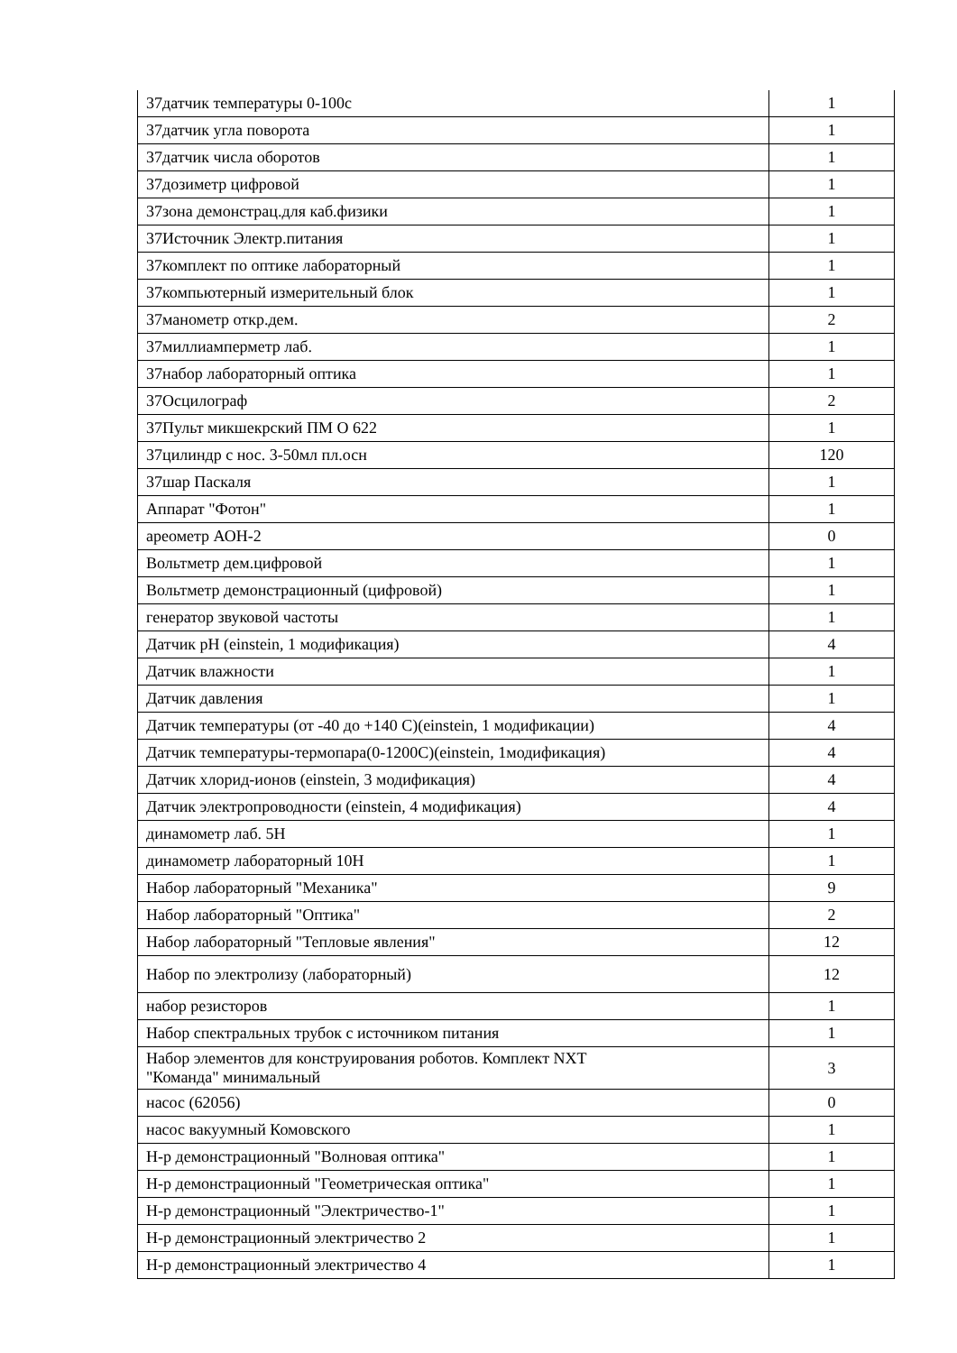| 37датчик температуры 0-100с | 1 |
| 37датчик угла поворота | 1 |
| 37датчик числа оборотов | 1 |
| 37дозиметр цифровой | 1 |
| 37зона демонстрац.для каб.физики | 1 |
| 37Источник Электр.питания | 1 |
| 37комплект по оптике лабораторный | 1 |
| 37компьютерный измерительный блок | 1 |
| 37манометр откр.дем. | 2 |
| 37миллиамперметр лаб. | 1 |
| 37набор лабораторный оптика | 1 |
| 37Осцилограф | 2 |
| 37Пульт микшекрский ПМ О 622 | 1 |
| 37цилиндр с нос. 3-50мл пл.осн | 120 |
| 37шар Паскаля | 1 |
| Аппарат "Фотон" | 1 |
| ареометр АОН-2 | 0 |
| Вольтметр дем.цифровой | 1 |
| Вольтметр демонстрационный (цифровой) | 1 |
| генератор звуковой частоты | 1 |
| Датчик pH (einstein, 1 модификация) | 4 |
| Датчик влажности | 1 |
| Датчик давления | 1 |
| Датчик температуры (от -40 до +140 С)(einstein, 1 модификации) | 4 |
| Датчик температуры-термопара(0-1200С)(einstein, 1модификация) | 4 |
| Датчик хлорид-ионов (einstein, 3 модификация) | 4 |
| Датчик электропроводности (einstein, 4 модификация) | 4 |
| динамометр лаб. 5Н | 1 |
| динамометр лабораторный 10Н | 1 |
| Набор лабораторный "Механика" | 9 |
| Набор лабораторный "Оптика" | 2 |
| Набор лабораторный "Тепловые явления" | 12 |
| Набор по электролизу (лабораторный) | 12 |
| набор резисторов | 1 |
| Набор спектральных трубок с источником питания | 1 |
| Набор элементов для конструирования роботов. Комплект NXT "Команда" минимальный | 3 |
| насос (62056) | 0 |
| насос вакуумный Комовского | 1 |
| Н-р демонстрационный "Волновая оптика" | 1 |
| Н-р демонстрационный "Геометрическая оптика" | 1 |
| Н-р демонстрационный "Электричество-1" | 1 |
| Н-р демонстрационный электричество 2 | 1 |
| Н-р демонстрационный электричество 4 | 1 |